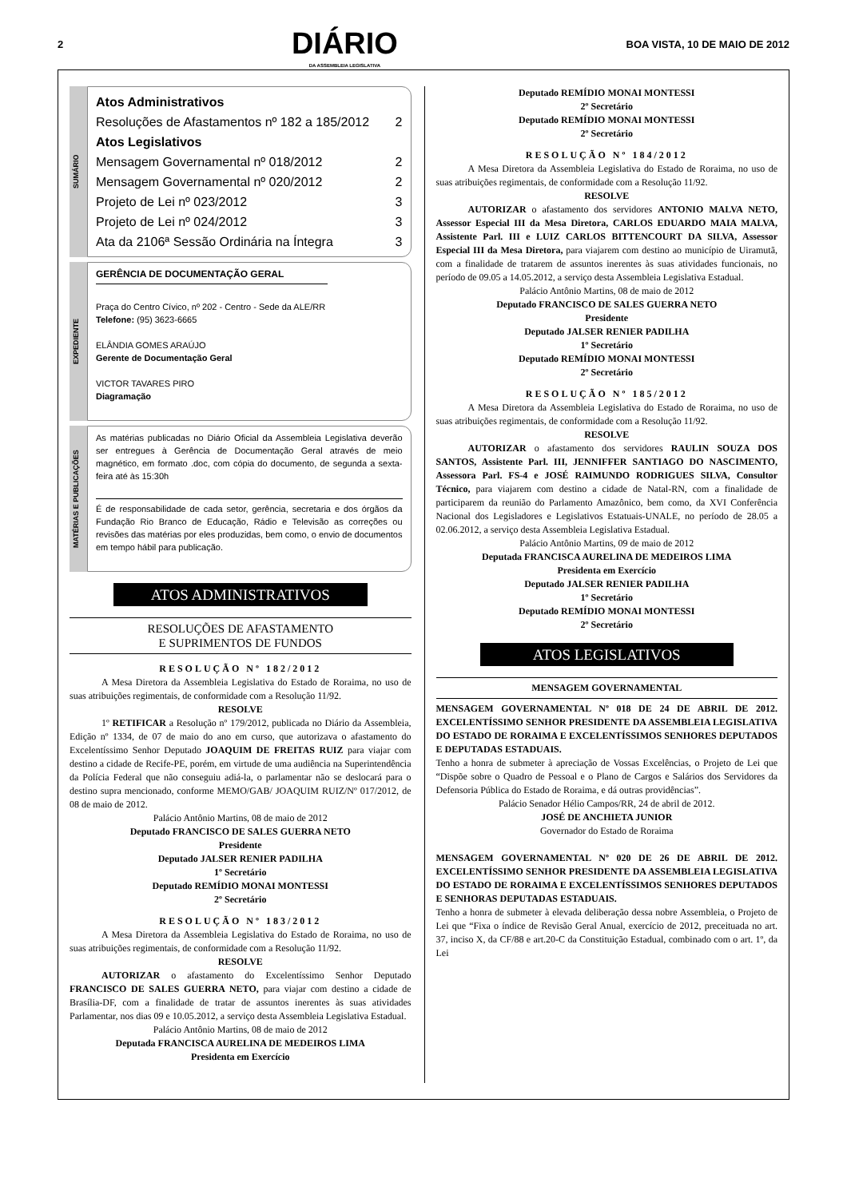2
DIÁRIO
DA ASSEMBLEIA LEGISLATIVA
BOA VISTA, 10 DE MAIO DE 2012
SUMÁRIO
Atos Administrativos
Resoluções de Afastamentos nº 182 a 185/2012 2
Atos Legislativos
Mensagem Governamental nº 018/2012 2
Mensagem Governamental nº 020/2012 2
Projeto de Lei nº 023/2012 3
Projeto de Lei nº 024/2012 3
Ata da 2106ª Sessão Ordinária na Íntegra 3
EXPEDIENTE
GERÊNCIA DE DOCUMENTAÇÃO GERAL
Praça do Centro Cívico, nº 202 - Centro - Sede da ALE/RR
Telefone: (95) 3623-6665
ELÂNDIA GOMES ARAÚJO
Gerente de Documentação Geral
VICTOR TAVARES PIRO
Diagramação
MATÉRIAS E PUBLICAÇÕES
As matérias publicadas no Diário Oficial da Assembleia Legislativa deverão ser entregues à Gerência de Documentação Geral através de meio magnético, em formato .doc, com cópia do documento, de segunda a sexta-feira até às 15:30h
É de responsabilidade de cada setor, gerência, secretaria e dos órgãos da Fundação Rio Branco de Educação, Rádio e Televisão as correções ou revisões das matérias por eles produzidas, bem como, o envio de documentos em tempo hábil para publicação.
ATOS ADMINISTRATIVOS
RESOLUÇÕES DE AFASTAMENTO
E SUPRIMENTOS DE FUNDOS
RESOLUÇÃO Nº 182/2012
A Mesa Diretora da Assembleia Legislativa do Estado de Roraima, no uso de suas atribuições regimentais, de conformidade com a Resolução 11/92.
RESOLVE
1º RETIFICAR a Resolução nº 179/2012, publicada no Diário da Assembleia, Edição nº 1334, de 07 de maio do ano em curso, que autorizava o afastamento do Excelentíssimo Senhor Deputado JOAQUIM DE FREITAS RUIZ para viajar com destino a cidade de Recife-PE, porém, em virtude de uma audiência na Superintendência da Polícia Federal que não conseguiu adiá-la, o parlamentar não se deslocará para o destino supra mencionado, conforme MEMO/GAB/ JOAQUIM RUIZ/Nº 017/2012, de 08 de maio de 2012.
Palácio Antônio Martins, 08 de maio de 2012
Deputado FRANCISCO DE SALES GUERRA NETO
Presidente
Deputado JALSER RENIER PADILHA
1º Secretário
Deputado REMÍDIO MONAI MONTESSI
2º Secretário
RESOLUÇÃO Nº 183/2012
A Mesa Diretora da Assembleia Legislativa do Estado de Roraima, no uso de suas atribuições regimentais, de conformidade com a Resolução 11/92.
RESOLVE
AUTORIZAR o afastamento do Excelentíssimo Senhor Deputado FRANCISCO DE SALES GUERRA NETO, para viajar com destino a cidade de Brasília-DF, com a finalidade de tratar de assuntos inerentes às suas atividades Parlamentar, nos dias 09 e 10.05.2012, a serviço desta Assembleia Legislativa Estadual.
Palácio Antônio Martins, 08 de maio de 2012
Deputada FRANCISCA AURELINA DE MEDEIROS LIMA
Presidenta em Exercício
Deputado REMÍDIO MONAI MONTESSI
2º Secretário
Deputado REMÍDIO MONAI MONTESSI
2º Secretário
RESOLUÇÃO Nº 184/2012
A Mesa Diretora da Assembleia Legislativa do Estado de Roraima, no uso de suas atribuições regimentais, de conformidade com a Resolução 11/92.
RESOLVE
AUTORIZAR o afastamento dos servidores ANTONIO MALVA NETO, Assessor Especial III da Mesa Diretora, CARLOS EDUARDO MAIA MALVA, Assistente Parl. III e LUIZ CARLOS BITTENCOURT DA SILVA, Assessor Especial III da Mesa Diretora, para viajarem com destino ao município de Uiramutã, com a finalidade de tratarem de assuntos inerentes às suas atividades funcionais, no período de 09.05 a 14.05.2012, a serviço desta Assembleia Legislativa Estadual.
Palácio Antônio Martins, 08 de maio de 2012
Deputado FRANCISCO DE SALES GUERRA NETO
Presidente
Deputado JALSER RENIER PADILHA
1º Secretário
Deputado REMÍDIO MONAI MONTESSI
2º Secretário
RESOLUÇÃO Nº 185/2012
A Mesa Diretora da Assembleia Legislativa do Estado de Roraima, no uso de suas atribuições regimentais, de conformidade com a Resolução 11/92.
RESOLVE
AUTORIZAR o afastamento dos servidores RAULIN SOUZA DOS SANTOS, Assistente Parl. III, JENNIFFER SANTIAGO DO NASCIMENTO, Assessora Parl. FS-4 e JOSÉ RAIMUNDO RODRIGUES SILVA, Consultor Técnico, para viajarem com destino a cidade de Natal-RN, com a finalidade de participarem da reunião do Parlamento Amazônico, bem como, da XVI Conferência Nacional dos Legisladores e Legislativos Estatuais-UNALE, no período de 28.05 a 02.06.2012, a serviço desta Assembleia Legislativa Estadual.
Palácio Antônio Martins, 09 de maio de 2012
Deputada FRANCISCA AURELINA DE MEDEIROS LIMA
Presidenta em Exercício
Deputado JALSER RENIER PADILHA
1º Secretário
Deputado REMÍDIO MONAI MONTESSI
2º Secretário
ATOS LEGISLATIVOS
MENSAGEM GOVERNAMENTAL
MENSAGEM GOVERNAMENTAL Nº 018 DE 24 DE ABRIL DE 2012. EXCELENTÍSSIMO SENHOR PRESIDENTE DA ASSEMBLEIA LEGISLATIVA DO ESTADO DE RORAIMA E EXCELENTÍSSIMOS SENHORES DEPUTADOS E DEPUTADAS ESTADUAIS.
Tenho a honra de submeter à apreciação de Vossas Excelências, o Projeto de Lei que “Dispõe sobre o Quadro de Pessoal e o Plano de Cargos e Salários dos Servidores da Defensoria Pública do Estado de Roraima, e dá outras providências”.
Palácio Senador Hélio Campos/RR, 24 de abril de 2012.
JOSÉ DE ANCHIETA JUNIOR
Governador do Estado de Roraima
MENSAGEM GOVERNAMENTAL Nº 020 DE 26 DE ABRIL DE 2012. EXCELENTÍSSIMO SENHOR PRESIDENTE DA ASSEMBLEIA LEGISLATIVA DO ESTADO DE RORAIMA E EXCELENTÍSSIMOS SENHORES DEPUTADOS E SENHORAS DEPUTADAS ESTADUAIS.
Tenho a honra de submeter à elevada deliberação dessa nobre Assembleia, o Projeto de Lei que “Fixa o índice de Revisão Geral Anual, exercício de 2012, preceituada no art. 37, inciso X, da CF/88 e art.20-C da Constituição Estadual, combinado com o art. 1º, da Lei